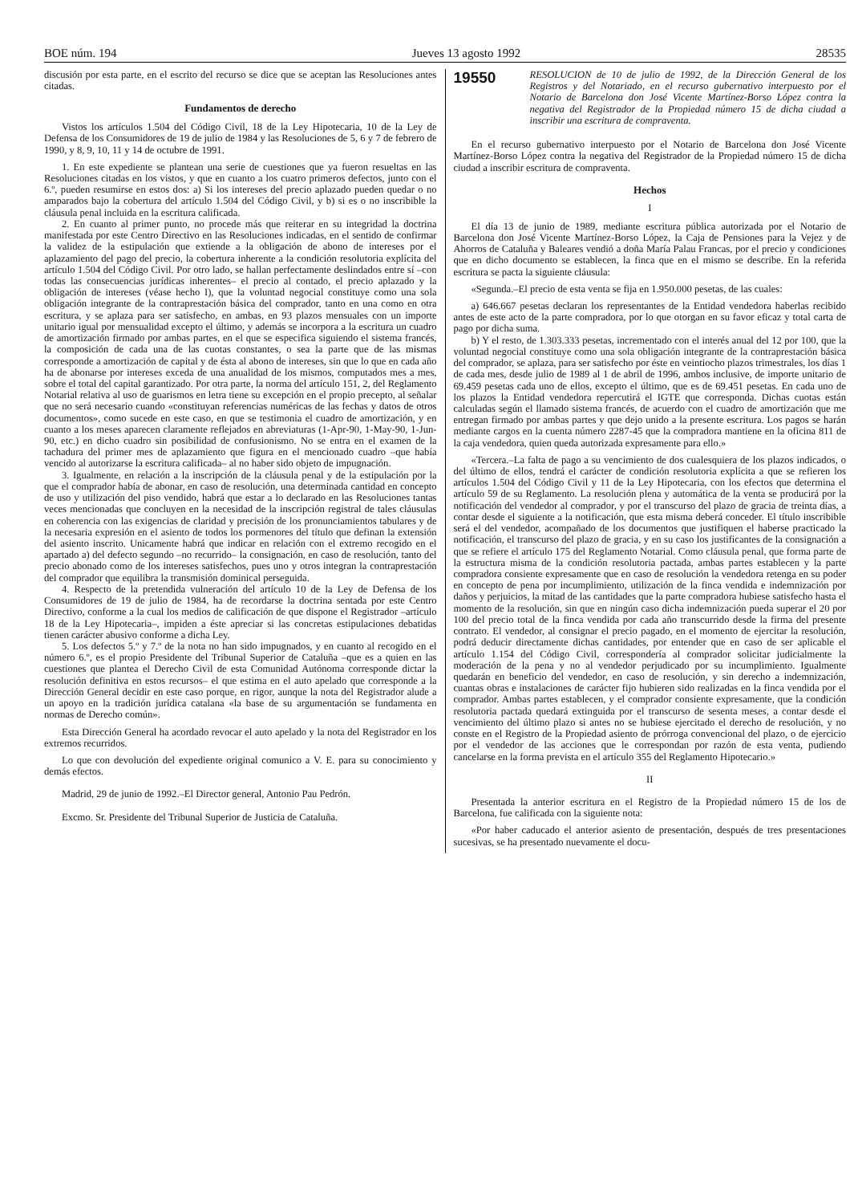BOE núm. 194 Jueves 13 agosto 1992 28535
discusión por esta parte, en el escrito del recurso se dice que se aceptan las Resoluciones antes citadas.
Fundamentos de derecho
Vistos los artículos 1.504 del Código Civil, 18 de la Ley Hipotecaria, 10 de la Ley de Defensa de los Consumidores de 19 de julio de 1984 y las Resoluciones de 5, 6 y 7 de febrero de 1990, y 8, 9, 10, 11 y 14 de octubre de 1991.
1. En este expediente se plantean una serie de cuestiones que ya fueron resueltas en las Resoluciones citadas en los vistos, y que en cuanto a los cuatro primeros defectos, junto con el 6.º, pueden resumirse en estos dos: a) Si los intereses del precio aplazado pueden quedar o no amparados bajo la cobertura del artículo 1.504 del Código Civil, y b) si es o no inscribible la cláusula penal incluida en la escritura calificada.
2. En cuanto al primer punto, no procede más que reiterar en su integridad la doctrina manifestada por este Centro Directivo en las Resoluciones indicadas, en el sentido de confirmar la validez de la estipulación que extiende a la obligación de abono de intereses por el aplazamiento del pago del precio, la cobertura inherente a la condición resolutoria explícita del artículo 1.504 del Código Civil. Por otro lado, se hallan perfectamente deslindados entre sí –con todas las consecuencias jurídicas inherentes– el precio al contado, el precio aplazado y la obligación de intereses (véase hecho I), que la voluntad negocial constituye como una sola obligación integrante de la contraprestación básica del comprador, tanto en una como en otra escritura, y se aplaza para ser satisfecho, en ambas, en 93 plazos mensuales con un importe unitario igual por mensualidad excepto el último, y además se incorpora a la escritura un cuadro de amortización firmado por ambas partes, en el que se especifica siguiendo el sistema francés, la composición de cada una de las cuotas constantes, o sea la parte que de las mismas corresponde a amortización de capital y de ésta al abono de intereses, sin que lo que en cada año ha de abonarse por intereses exceda de una anualidad de los mismos, computados mes a mes, sobre el total del capital garantizado. Por otra parte, la norma del artículo 151, 2, del Reglamento Notarial relativa al uso de guarismos en letra tiene su excepción en el propio precepto, al señalar que no será necesario cuando «constituyan referencias numéricas de las fechas y datos de otros documentos», como sucede en este caso, en que se testimonia el cuadro de amortización, y en cuanto a los meses aparecen claramente reflejados en abreviaturas (1-Apr-90, 1-May-90, 1-Jun-90, etc.) en dicho cuadro sin posibilidad de confusionismo. No se entra en el examen de la tachadura del primer mes de aplazamiento que figura en el mencionado cuadro –que había vencido al autorizarse la escritura calificada– al no haber sido objeto de impugnación.
3. Igualmente, en relación a la inscripción de la cláusula penal y de la estipulación por la que el comprador había de abonar, en caso de resolución, una determinada cantidad en concepto de uso y utilización del piso vendido, habrá que estar a lo declarado en las Resoluciones tantas veces mencionadas que concluyen en la necesidad de la inscripción registral de tales cláusulas en coherencia con las exigencias de claridad y precisión de los pronunciamientos tabulares y de la necesaria expresión en el asiento de todos los pormenores del título que definan la extensión del asiento inscrito. Unicamente habrá que indicar en relación con el extremo recogido en el apartado a) del defecto segundo –no recurrido– la consignación, en caso de resolución, tanto del precio abonado como de los intereses satisfechos, pues uno y otros integran la contraprestación del comprador que equilibra la transmisión dominical perseguida.
4. Respecto de la pretendida vulneración del artículo 10 de la Ley de Defensa de los Consumidores de 19 de julio de 1984, ha de recordarse la doctrina sentada por este Centro Directivo, conforme a la cual los medios de calificación de que dispone el Registrador –artículo 18 de la Ley Hipotecaria–, impiden a éste apreciar si las concretas estipulaciones debatidas tienen carácter abusivo conforme a dicha Ley.
5. Los defectos 5.º y 7.º de la nota no han sido impugnados, y en cuanto al recogido en el número 6.º, es el propio Presidente del Tribunal Superior de Cataluña –que es a quien en las cuestiones que plantea el Derecho Civil de esta Comunidad Autónoma corresponde dictar la resolución definitiva en estos recursos– el que estima en el auto apelado que corresponde a la Dirección General decidir en este caso porque, en rigor, aunque la nota del Registrador alude a un apoyo en la tradición jurídica catalana «la base de su argumentación se fundamenta en normas de Derecho común».
Esta Dirección General ha acordado revocar el auto apelado y la nota del Registrador en los extremos recurridos.
Lo que con devolución del expediente original comunico a V. E. para su conocimiento y demás efectos.
Madrid, 29 de junio de 1992.–El Director general, Antonio Pau Pedrón.
Excmo. Sr. Presidente del Tribunal Superior de Justicia de Cataluña.
19550
RESOLUCION de 10 de julio de 1992, de la Dirección General de los Registros y del Notariado, en el recurso gubernativo interpuesto por el Notario de Barcelona don José Vicente Martínez-Borso López contra la negativa del Registrador de la Propiedad número 15 de dicha ciudad a inscribir una escritura de compraventa.
En el recurso gubernativo interpuesto por el Notario de Barcelona don José Vicente Martínez-Borso López contra la negativa del Registrador de la Propiedad número 15 de dicha ciudad a inscribir escritura de compraventa.
Hechos
I
El día 13 de junio de 1989, mediante escritura pública autorizada por el Notario de Barcelona don José Vicente Martínez-Borso López, la Caja de Pensiones para la Vejez y de Ahorros de Cataluña y Baleares vendió a doña María Palau Francas, por el precio y condiciones que en dicho documento se establecen, la finca que en el mismo se describe. En la referida escritura se pacta la siguiente cláusula:
«Segunda.–El precio de esta venta se fija en 1.950.000 pesetas, de las cuales:
a) 646.667 pesetas declaran los representantes de la Entidad vendedora haberlas recibido antes de este acto de la parte compradora, por lo que otorgan en su favor eficaz y total carta de pago por dicha suma.
b) Y el resto, de 1.303.333 pesetas, incrementado con el interés anual del 12 por 100, que la voluntad negocial constituye como una sola obligación integrante de la contraprestación básica del comprador, se aplaza, para ser satisfecho por éste en veintiocho plazos trimestrales, los días 1 de cada mes, desde julio de 1989 al 1 de abril de 1996, ambos inclusive, de importe unitario de 69.459 pesetas cada uno de ellos, excepto el último, que es de 69.451 pesetas. En cada uno de los plazos la Entidad vendedora repercutirá el IGTE que corresponda. Dichas cuotas están calculadas según el llamado sistema francés, de acuerdo con el cuadro de amortización que me entregan firmado por ambas partes y que dejo unido a la presente escritura. Los pagos se harán mediante cargos en la cuenta número 2287-45 que la compradora mantiene en la oficina 811 de la caja vendedora, quien queda autorizada expresamente para ello.»
«Tercera.–La falta de pago a su vencimiento de dos cualesquiera de los plazos indicados, o del último de ellos, tendrá el carácter de condición resolutoria explícita a que se refieren los artículos 1.504 del Código Civil y 11 de la Ley Hipotecaria, con los efectos que determina el artículo 59 de su Reglamento. La resolución plena y automática de la venta se producirá por la notificación del vendedor al comprador, y por el transcurso del plazo de gracia de treinta días, a contar desde el siguiente a la notificación, que esta misma deberá conceder. El título inscribible será el del vendedor, acompañado de los documentos que justifiquen el haberse practicado la notificación, el transcurso del plazo de gracia, y en su caso los justificantes de la consignación a que se refiere el artículo 175 del Reglamento Notarial. Como cláusula penal, que forma parte de la estructura misma de la condición resolutoria pactada, ambas partes establecen y la parte compradora consiente expresamente que en caso de resolución la vendedora retenga en su poder en concepto de pena por incumplimiento, utilización de la finca vendida e indemnización por daños y perjuicios, la mitad de las cantidades que la parte compradora hubiese satisfecho hasta el momento de la resolución, sin que en ningún caso dicha indemnización pueda superar el 20 por 100 del precio total de la finca vendida por cada año transcurrido desde la firma del presente contrato. El vendedor, al consignar el precio pagado, en el momento de ejercitar la resolución, podrá deducir directamente dichas cantidades, por entender que en caso de ser aplicable el artículo 1.154 del Código Civil, correspondería al comprador solicitar judicialmente la moderación de la pena y no al vendedor perjudicado por su incumplimiento. Igualmente quedarán en beneficio del vendedor, en caso de resolución, y sin derecho a indemnización, cuantas obras e instalaciones de carácter fijo hubieren sido realizadas en la finca vendida por el comprador. Ambas partes establecen, y el comprador consiente expresamente, que la condición resolutoria pactada quedará extinguida por el transcurso de sesenta meses, a contar desde el vencimiento del último plazo si antes no se hubiese ejercitado el derecho de resolución, y no conste en el Registro de la Propiedad asiento de prórroga convencional del plazo, o de ejercicio por el vendedor de las acciones que le correspondan por razón de esta venta, pudiendo cancelarse en la forma prevista en el artículo 355 del Reglamento Hipotecario.»
II
Presentada la anterior escritura en el Registro de la Propiedad número 15 de los de Barcelona, fue calificada con la siguiente nota:
«Por haber caducado el anterior asiento de presentación, después de tres presentaciones sucesivas, se ha presentado nuevamente el docu-